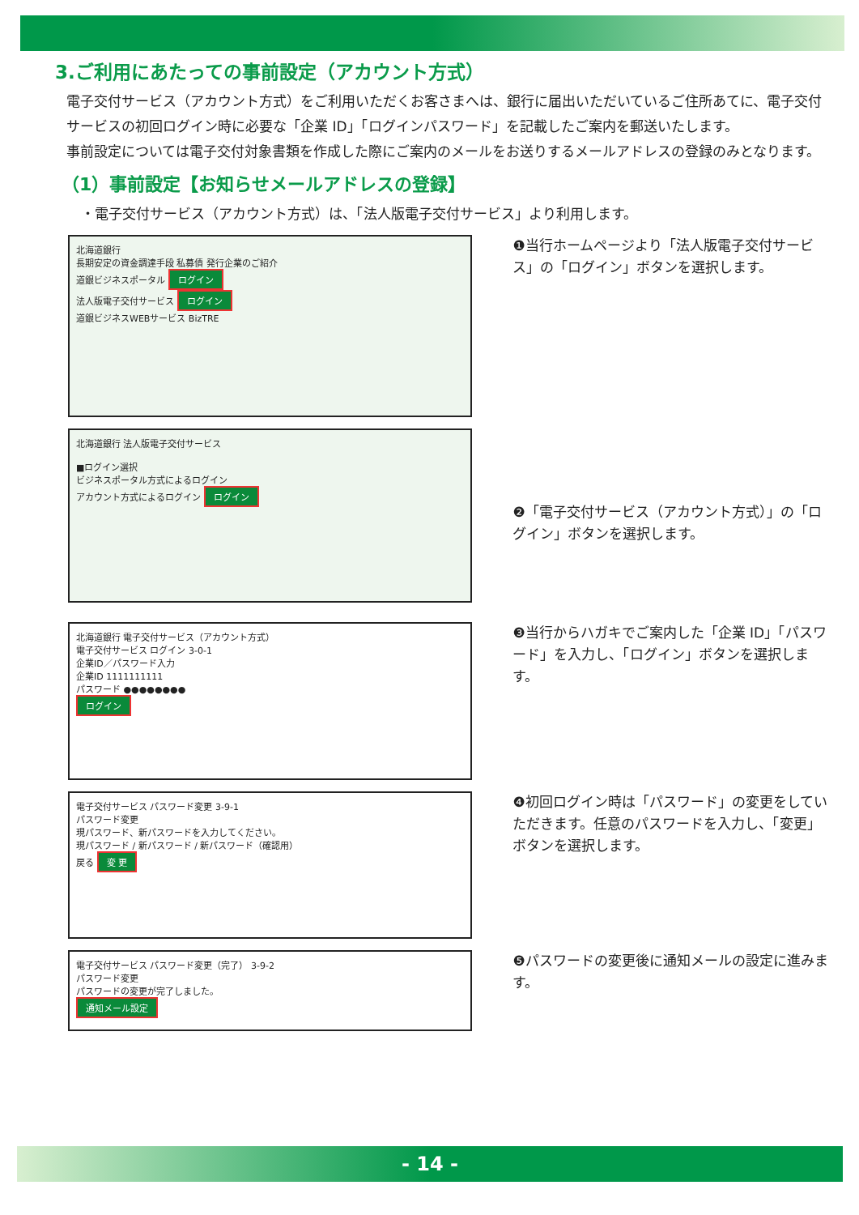3.ご利用にあたっての事前設定（アカウント方式）
電子交付サービス（アカウント方式）をご利用いただくお客さまへは、銀行に届出いただいているご住所あてに、電子交付サービスの初回ログイン時に必要な「企業 ID」「ログインパスワード」を記載したご案内を郵送いたします。
事前設定については電子交付対象書類を作成した際にご案内のメールをお送りするメールアドレスの登録のみとなります。
（1）事前設定【お知らせメールアドレスの登録】
・電子交付サービス（アカウント方式）は、「法人版電子交付サービス」より利用します。
北海道銀行
長期安定の資金調達手段 私募債 発行企業のご紹介
道銀ビジネスポータル ログイン
法人版電子交付サービス ログイン
道銀ビジネスWEBサービス BizTRE
❶当行ホームページより「法人版電子交付サービス」の「ログイン」ボタンを選択します。
北海道銀行 法人版電子交付サービス
■ログイン選択
ビジネスポータル方式によるログイン
アカウント方式によるログイン ログイン
❷「電子交付サービス（アカウント方式）」の「ログイン」ボタンを選択します。
北海道銀行 電子交付サービス（アカウント方式）
電子交付サービス ログイン 3-0-1
企業ID／パスワード入力
企業ID 1111111111
パスワード ●●●●●●●●
ログイン
❸当行からハガキでご案内した「企業 ID」「パスワード」を入力し、「ログイン」ボタンを選択します。
電子交付サービス パスワード変更 3-9-1
パスワード変更
現パスワード、新パスワードを入力してください。
現パスワード / 新パスワード / 新パスワード（確認用）
戻る 変 更
❹初回ログイン時は「パスワード」の変更をしていただきます。任意のパスワードを入力し、「変更」ボタンを選択します。
電子交付サービス パスワード変更（完了） 3-9-2
パスワード変更
パスワードの変更が完了しました。
通知メール設定
❺パスワードの変更後に通知メールの設定に進みます。
- 14 -